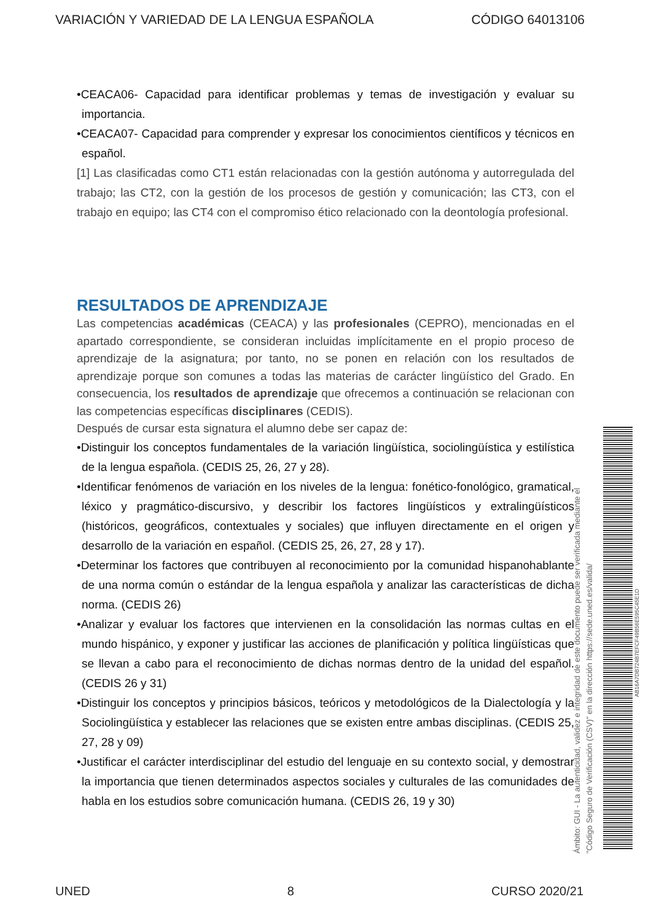VARIACIÓN Y VARIEDAD DE LA LENGUA ESPAÑOLA CÓDIGO 64013106
•CEACA06- Capacidad para identificar problemas y temas de investigación y evaluar su importancia.
•CEACA07- Capacidad para comprender y expresar los conocimientos científicos y técnicos en español.
[1] Las clasificadas como CT1 están relacionadas con la gestión autónoma y autorregulada del trabajo; las CT2, con la gestión de los procesos de gestión y comunicación; las CT3, con el trabajo en equipo; las CT4 con el compromiso ético relacionado con la deontología profesional.
RESULTADOS DE APRENDIZAJE
Las competencias académicas (CEACA) y las profesionales (CEPRO), mencionadas en el apartado correspondiente, se consideran incluidas implícitamente en el propio proceso de aprendizaje de la asignatura; por tanto, no se ponen en relación con los resultados de aprendizaje porque son comunes a todas las materias de carácter lingüístico del Grado. En consecuencia, los resultados de aprendizaje que ofrecemos a continuación se relacionan con las competencias específicas disciplinares (CEDIS).
Después de cursar esta signatura el alumno debe ser capaz de:
•Distinguir los conceptos fundamentales de la variación lingüística, sociolingüística y estilística de la lengua española. (CEDIS 25, 26, 27 y 28).
•Identificar fenómenos de variación en los niveles de la lengua: fonético-fonológico, gramatical, léxico y pragmático-discursivo, y describir los factores lingüísticos y extralingüísticos (históricos, geográficos, contextuales y sociales) que influyen directamente en el origen y desarrollo de la variación en español. (CEDIS 25, 26, 27, 28 y 17).
•Determinar los factores que contribuyen al reconocimiento por la comunidad hispanohablante de una norma común o estándar de la lengua española y analizar las características de dicha norma. (CEDIS 26)
•Analizar y evaluar los factores que intervienen en la consolidación las normas cultas en el mundo hispánico, y exponer y justificar las acciones de planificación y política lingüísticas que se llevan a cabo para el reconocimiento de dichas normas dentro de la unidad del español. (CEDIS 26 y 31)
•Distinguir los conceptos y principios básicos, teóricos y metodológicos de la Dialectología y la Sociolingüística y establecer las relaciones que se existen entre ambas disciplinas. (CEDIS 25, 27, 28 y 09)
•Justificar el carácter interdisciplinar del estudio del lenguaje en su contexto social, y demostrar la importancia que tienen determinados aspectos sociales y culturales de las comunidades de habla en los estudios sobre comunicación humana. (CEDIS 26, 19 y 30)
Ámbito: GUI - La autenticidad, validez e integridad de este documento puede ser verificada mediante el
"Código Seguro de Verificación (CSV)" en la dirección https://sede.uned.es/valida/
AB16A7DB724B7EFCF49B56E595C45E1D
UNED 8 CURSO 2020/21